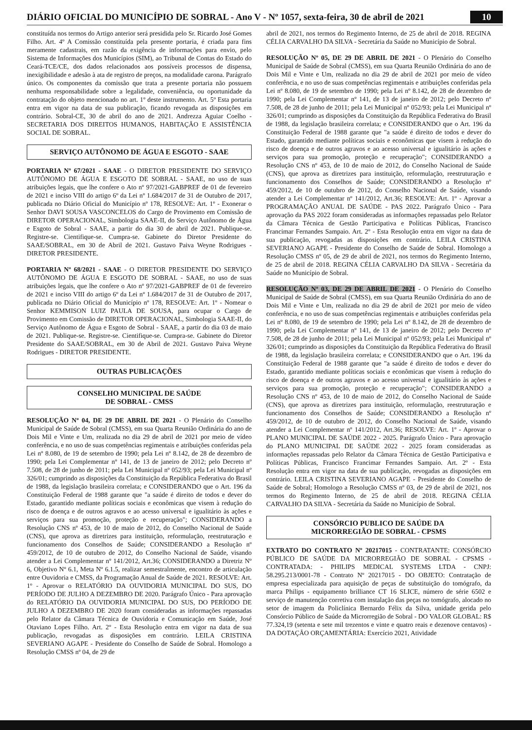DIÁRIO OFICIAL DO MUNICÍPIO DE SOBRAL - Ano V - Nº 1057, sexta-feira, 30 de abril de 2021
10
constituída nos termos do Artigo anterior será presidida pelo Sr. Ricardo José Gomes Filho. Art. 4º A Comissão constituída pela presente portaria, é criada para fins meramente cadastrais, em razão da exigência de informações para envio, pelo Sistema de Informações dos Municípios (SIM), ao Tribunal de Contas do Estado do Ceará-TCE/CE, dos dados relacionados aos possíveis processos de dispensa, inexigibilidade e adesão à ata de registro de preços, na modalidade carona. Parágrafo único. Os componentes da comissão que trata a presente portaria não possuem nenhuma responsabilidade sobre a legalidade, conveniência, ou oportunidade da contratação do objeto mencionado no art. 1º deste instrumento. Art. 5º Esta portaria entra em vigor na data de sua publicação, ficando revogada as disposições em contrário. Sobral-CE, 30 de abril do ano de 2021. Andrezza Aguiar Coelho - SECRETARIA DOS DIREITOS HUMANOS, HABITAÇÃO E ASSISTÊNCIA SOCIAL DE SOBRAL.
SERVIÇO AUTÔNOMO DE ÁGUA E ESGOTO - SAAE
PORTARIA Nº 67/2021 - SAAE - O DIRETOR PRESIDENTE DO SERVIÇO AUTÔNOMO DE ÁGUA E ESGOTO DE SOBRAL - SAAE, no uso de suas atribuições legais, que lhe confere o Ato nº 97/2021-GABPREF de 01 de fevereiro de 2021 e inciso VIII do artigo 6º da Lei nº 1.684/2017 de 31 de Outubro de 2017, publicada no Diário Oficial do Município nº 178, RESOLVE: Art. 1º - Exonerar o Senhor DAVI SOUSA VASCONCELOS do Cargo de Provimento em Comissão de DIRETOR OPERACIONAL, Simbologia SAAE-II, do Serviço Autônomo de Água e Esgoto de Sobral - SAAE, a partir do dia 30 de abril de 2021. Publique-se. Registre-se. Cientifique-se. Cumpra-se. Gabinete do Diretor Presidente do SAAE/SOBRAL, em 30 de Abril de 2021. Gustavo Paiva Weyne Rodrigues - DIRETOR PRESIDENTE.
PORTARIA Nº 68/2021 - SAAE - O DIRETOR PRESIDENTE DO SERVIÇO AUTÔNOMO DE ÁGUA E ESGOTO DE SOBRAL - SAAE, no uso de suas atribuições legais, que lhe confere o Ato nº 97/2021-GABPREF de 01 de fevereiro de 2021 e inciso VIII do artigo 6º da Lei nº 1.684/2017 de 31 de Outubro de 2017, publicada no Diário Oficial do Município nº 178, RESOLVE: Art. 1º - Nomear o Senhor KEMMISON LUIZ PAULA DE SOUSA, para ocupar o Cargo de Provimento em Comissão de DIRETOR OPERACIONAL, Simbologia SAAE-II, do Serviço Autônomo de Água e Esgoto de Sobral - SAAE, a partir do dia 03 de maio de 2021. Publique-se. Registre-se. Cientifique-se. Cumpra-se. Gabinete do Diretor Presidente do SAAE/SOBRAL, em 30 de Abril de 2021. Gustavo Paiva Weyne Rodrigues - DIRETOR PRESIDENTE.
OUTRAS PUBLICAÇÕES
CONSELHO MUNICIPAL DE SAÚDE
DE SOBRAL - CMSS
RESOLUÇÃO Nº 04, DE 29 DE ABRIL DE 2021 - O Plenário do Conselho Municipal de Saúde de Sobral (CMSS), em sua Quarta Reunião Ordinária do ano de Dois Mil e Vinte e Um, realizada no dia 29 de abril de 2021 por meio de vídeo conferência, e no uso de suas competências regimentais e atribuições conferidas pela Lei nº 8.080, de 19 de setembro de 1990; pela Lei nº 8.142, de 28 de dezembro de 1990; pela Lei Complementar nº 141, de 13 de janeiro de 2012; pelo Decreto nº 7.508, de 28 de junho de 2011; pela Lei Municipal nº 052/93; pela Lei Municipal nº 326/01; cumprindo as disposições da Constituição da República Federativa do Brasil de 1988, da legislação brasileira correlata; e CONSIDERANDO que o Art. 196 da Constituição Federal de 1988 garante que "a saúde é direito de todos e dever do Estado, garantido mediante políticas sociais e econômicas que visem à redução do risco de doença e de outros agravos e ao acesso universal e igualitário às ações e serviços para sua promoção, proteção e recuperação"; CONSIDERANDO a Resolução CNS nº 453, de 10 de maio de 2012, do Conselho Nacional de Saúde (CNS), que aprova as diretrizes para instituição, reformulação, reestruturação e funcionamento dos Conselhos de Saúde; CONSIDERANDO a Resolução nº 459/2012, de 10 de outubro de 2012, do Conselho Nacional de Saúde, visando atender a Lei Complementar nº 141/2012, Art.36; CONSIDERANDO a Diretriz Nº 6, Objetivo Nº 6.1, Meta Nº 6.1.5, realizar semestralmente, encontro de articulação entre Ouvidoria e CMSS, da Programação Anual de Saúde de 2021. RESOLVE: Art. 1º - Aprovar o RELATÓRIO DA OUVIDORIA MUNICIPAL DO SUS, DO PERÍODO DE JULHO A DEZEMBRO DE 2020. Parágrafo Único - Para aprovação do RELATÓRIO DA OUVIDORIA MUNICIPAL DO SUS, DO PERÍODO DE JULHO A DEZEMBRO DE 2020 foram consideradas as informações repassadas pelo Relator da Câmara Técnica de Ouvidoria e Comunicação em Saúde, José Otaviano Lopes Filho. Art. 2º - Esta Resolução entra em vigor na data de sua publicação, revogadas as disposições em contrário. LEILA CRISTINA SEVERIANO AGAPE - Presidente do Conselho de Saúde de Sobral. Homologo a Resolução CMSS nº 04, de 29 de
abril de 2021, nos termos do Regimento Interno, de 25 de abril de 2018. REGINA CÉLIA CARVALHO DA SILVA - Secretária da Saúde no Município de Sobral.
RESOLUÇÃO Nº 05, DE 29 DE ABRIL DE 2021 - O Plenário do Conselho Municipal de Saúde de Sobral (CMSS), em sua Quarta Reunião Ordinária do ano de Dois Mil e Vinte e Um, realizada no dia 29 de abril de 2021 por meio de vídeo conferência, e no uso de suas competências regimentais e atribuições conferidas pela Lei nº 8.080, de 19 de setembro de 1990; pela Lei nº 8.142, de 28 de dezembro de 1990; pela Lei Complementar nº 141, de 13 de janeiro de 2012; pelo Decreto nº 7.508, de 28 de junho de 2011; pela Lei Municipal nº 052/93; pela Lei Municipal nº 326/01; cumprindo as disposições da Constituição da República Federativa do Brasil de 1988, da legislação brasileira correlata; e CONSIDERANDO que o Art. 196 da Constituição Federal de 1988 garante que "a saúde é direito de todos e dever do Estado, garantido mediante políticas sociais e econômicas que visem à redução do risco de doença e de outros agravos e ao acesso universal e igualitário às ações e serviços para sua promoção, proteção e recuperação"; CONSIDERANDO a Resolução CNS nº 453, de 10 de maio de 2012, do Conselho Nacional de Saúde (CNS), que aprova as diretrizes para instituição, reformulação, reestruturação e funcionamento dos Conselhos de Saúde; CONSIDERANDO a Resolução nº 459/2012, de 10 de outubro de 2012, do Conselho Nacional de Saúde, visando atender a Lei Complementar nº 141/2012, Art.36; RESOLVE: Art. 1º - Aprovar a PROGRAMAÇÃO ANUAL DE SAÚDE - PAS 2022. Parágrafo Único - Para aprovação da PAS 2022 foram consideradas as informações repassadas pelo Relator da Câmara Técnica de Gestão Participativa e Políticas Públicas, Francisco Francimar Fernandes Sampaio. Art. 2º - Esta Resolução entra em vigor na data de sua publicação, revogadas as disposições em contrário. LEILA CRISTINA SEVERIANO AGAPE - Presidente do Conselho de Saúde de Sobral. Homologo a Resolução CMSS nº 05, de 29 de abril de 2021, nos termos do Regimento Interno, de 25 de abril de 2018. REGINA CÉLIA CARVALHO DA SILVA - Secretária da Saúde no Município de Sobral.
RESOLUÇÃO Nº 03, DE 29 DE ABRIL DE 2021 - O Plenário do Conselho Municipal de Saúde de Sobral (CMSS), em sua Quarta Reunião Ordinária do ano de Dois Mil e Vinte e Um, realizada no dia 29 de abril de 2021 por meio de vídeo conferência, e no uso de suas competências regimentais e atribuições conferidas pela Lei nº 8.080, de 19 de setembro de 1990; pela Lei nº 8.142, de 28 de dezembro de 1990; pela Lei Complementar nº 141, de 13 de janeiro de 2012; pelo Decreto nº 7.508, de 28 de junho de 2011; pela Lei Municipal nº 052/93; pela Lei Municipal nº 326/01; cumprindo as disposições da Constituição da República Federativa do Brasil de 1988, da legislação brasileira correlata; e CONSIDERANDO que o Art. 196 da Constituição Federal de 1988 garante que "a saúde é direito de todos e dever do Estado, garantido mediante políticas sociais e econômicas que visem à redução do risco de doença e de outros agravos e ao acesso universal e igualitário às ações e serviços para sua promoção, proteção e recuperação"; CONSIDERANDO a Resolução CNS nº 453, de 10 de maio de 2012, do Conselho Nacional de Saúde (CNS), que aprova as diretrizes para instituição, reformulação, reestruturação e funcionamento dos Conselhos de Saúde; CONSIDERANDO a Resolução nº 459/2012, de 10 de outubro de 2012, do Conselho Nacional de Saúde, visando atender a Lei Complementar nº 141/2012, Art.36; RESOLVE: Art. 1º - Aprovar o PLANO MUNICIPAL DE SAÚDE 2022 - 2025. Parágrafo Único - Para aprovação do PLANO MUNICIPAL DE SAÚDE 2022 - 2025 foram consideradas as informações repassadas pelo Relator da Câmara Técnica de Gestão Participativa e Políticas Públicas, Francisco Francimar Fernandes Sampaio. Art. 2º - Esta Resolução entra em vigor na data de sua publicação, revogadas as disposições em contrário. LEILA CRISTINA SEVERIANO AGAPE - Presidente do Conselho de Saúde de Sobral; Homologo a Resolução CMSS nº 03, de 29 de abril de 2021, nos termos do Regimento Interno, de 25 de abril de 2018. REGINA CÉLIA CARVALHO DA SILVA - Secretária da Saúde no Município de Sobral.
CONSÓRCIO PUBLICO DE SAÚDE DA
MICRORREGIÃO DE SOBRAL - CPSMS
EXTRATO DO CONTRATO Nº 20217015 - CONTRATANTE: CONSÓRCIO PÚBLICO DE SAÚDE DA MICRORREGIÃO DE SOBRAL - CPSMS - CONTRATADA: - PHILIPS MEDICAL SYSTEMS LTDA - CNPJ: 58.295.213/0001-78 - Contrato Nº 20217015 - DO OBJETO: Contratação de empresa especializada para aquisição de peças de substituição do tomógrafo, da marca Philips - equipamento brilliance CT 16 SLICE, número de série 6502 e serviço de manutenção corretiva com instalação das peças no tomógrafo, alocado no setor de imagem da Policlínica Bernardo Félix da Silva, unidade gerida pelo Consórcio Público de Saúde da Microrregião de Sobral - DO VALOR GLOBAL: R$ 77.324,19 (setenta e sete mil trezentos e vinte e quatro reais e dezenove centavos) - DA DOTAÇÃO ORÇAMENTÁRIA: Exercício 2021, Atividade